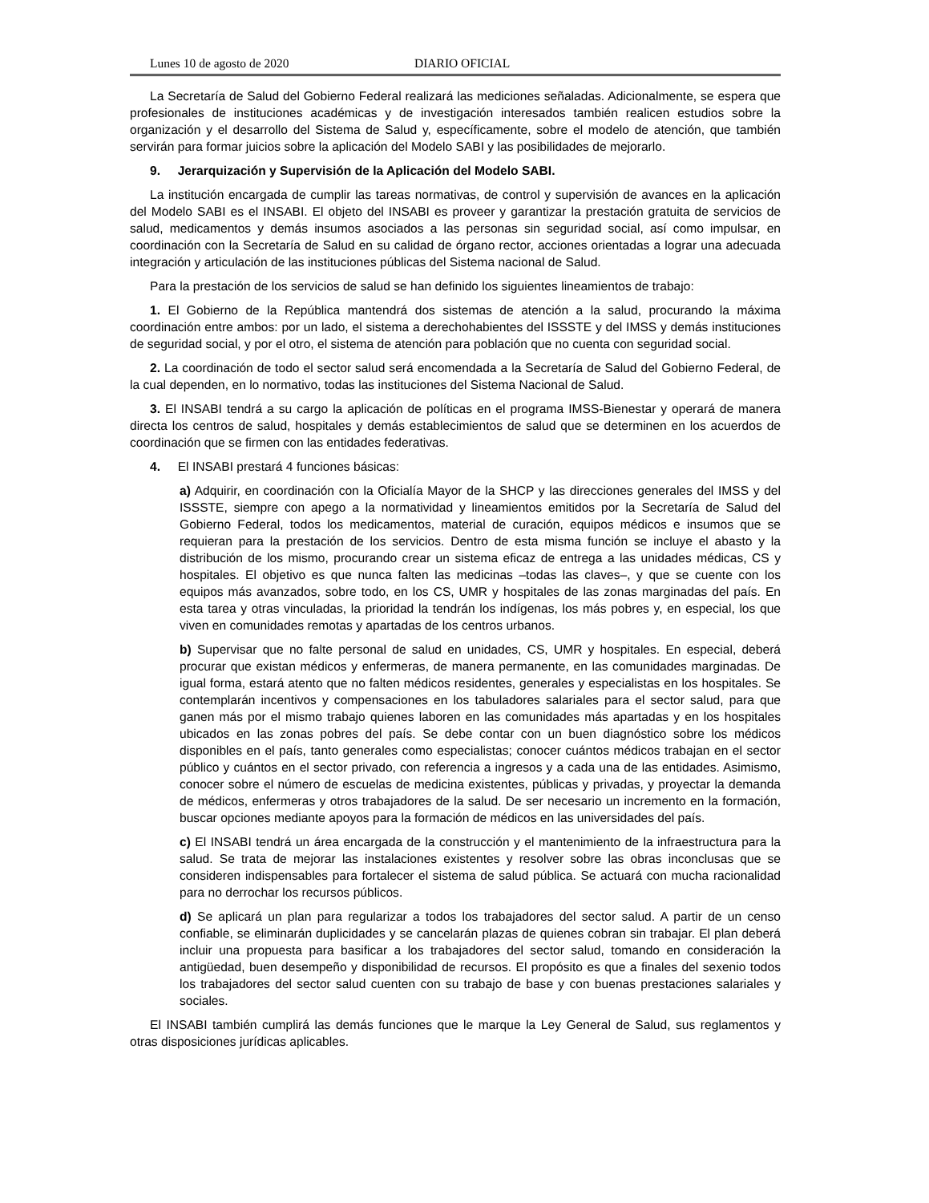Lunes 10 de agosto de 2020 DIARIO OFICIAL
La Secretaría de Salud del Gobierno Federal realizará las mediciones señaladas. Adicionalmente, se espera que profesionales de instituciones académicas y de investigación interesados también realicen estudios sobre la organización y el desarrollo del Sistema de Salud y, específicamente, sobre el modelo de atención, que también servirán para formar juicios sobre la aplicación del Modelo SABI y las posibilidades de mejorarlo.
9. Jerarquización y Supervisión de la Aplicación del Modelo SABI.
La institución encargada de cumplir las tareas normativas, de control y supervisión de avances en la aplicación del Modelo SABI es el INSABI. El objeto del INSABI es proveer y garantizar la prestación gratuita de servicios de salud, medicamentos y demás insumos asociados a las personas sin seguridad social, así como impulsar, en coordinación con la Secretaría de Salud en su calidad de órgano rector, acciones orientadas a lograr una adecuada integración y articulación de las instituciones públicas del Sistema nacional de Salud.
Para la prestación de los servicios de salud se han definido los siguientes lineamientos de trabajo:
1. El Gobierno de la República mantendrá dos sistemas de atención a la salud, procurando la máxima coordinación entre ambos: por un lado, el sistema a derechohabientes del ISSSTE y del IMSS y demás instituciones de seguridad social, y por el otro, el sistema de atención para población que no cuenta con seguridad social.
2. La coordinación de todo el sector salud será encomendada a la Secretaría de Salud del Gobierno Federal, de la cual dependen, en lo normativo, todas las instituciones del Sistema Nacional de Salud.
3. El INSABI tendrá a su cargo la aplicación de políticas en el programa IMSS-Bienestar y operará de manera directa los centros de salud, hospitales y demás establecimientos de salud que se determinen en los acuerdos de coordinación que se firmen con las entidades federativas.
4. El INSABI prestará 4 funciones básicas:
a) Adquirir, en coordinación con la Oficialía Mayor de la SHCP y las direcciones generales del IMSS y del ISSSTE, siempre con apego a la normatividad y lineamientos emitidos por la Secretaría de Salud del Gobierno Federal, todos los medicamentos, material de curación, equipos médicos e insumos que se requieran para la prestación de los servicios. Dentro de esta misma función se incluye el abasto y la distribución de los mismo, procurando crear un sistema eficaz de entrega a las unidades médicas, CS y hospitales. El objetivo es que nunca falten las medicinas –todas las claves–, y que se cuente con los equipos más avanzados, sobre todo, en los CS, UMR y hospitales de las zonas marginadas del país. En esta tarea y otras vinculadas, la prioridad la tendrán los indígenas, los más pobres y, en especial, los que viven en comunidades remotas y apartadas de los centros urbanos.
b) Supervisar que no falte personal de salud en unidades, CS, UMR y hospitales. En especial, deberá procurar que existan médicos y enfermeras, de manera permanente, en las comunidades marginadas. De igual forma, estará atento que no falten médicos residentes, generales y especialistas en los hospitales. Se contemplarán incentivos y compensaciones en los tabuladores salariales para el sector salud, para que ganen más por el mismo trabajo quienes laboren en las comunidades más apartadas y en los hospitales ubicados en las zonas pobres del país. Se debe contar con un buen diagnóstico sobre los médicos disponibles en el país, tanto generales como especialistas; conocer cuántos médicos trabajan en el sector público y cuántos en el sector privado, con referencia a ingresos y a cada una de las entidades. Asimismo, conocer sobre el número de escuelas de medicina existentes, públicas y privadas, y proyectar la demanda de médicos, enfermeras y otros trabajadores de la salud. De ser necesario un incremento en la formación, buscar opciones mediante apoyos para la formación de médicos en las universidades del país.
c) El INSABI tendrá un área encargada de la construcción y el mantenimiento de la infraestructura para la salud. Se trata de mejorar las instalaciones existentes y resolver sobre las obras inconclusas que se consideren indispensables para fortalecer el sistema de salud pública. Se actuará con mucha racionalidad para no derrochar los recursos públicos.
d) Se aplicará un plan para regularizar a todos los trabajadores del sector salud. A partir de un censo confiable, se eliminarán duplicidades y se cancelarán plazas de quienes cobran sin trabajar. El plan deberá incluir una propuesta para basificar a los trabajadores del sector salud, tomando en consideración la antigüedad, buen desempeño y disponibilidad de recursos. El propósito es que a finales del sexenio todos los trabajadores del sector salud cuenten con su trabajo de base y con buenas prestaciones salariales y sociales.
El INSABI también cumplirá las demás funciones que le marque la Ley General de Salud, sus reglamentos y otras disposiciones jurídicas aplicables.